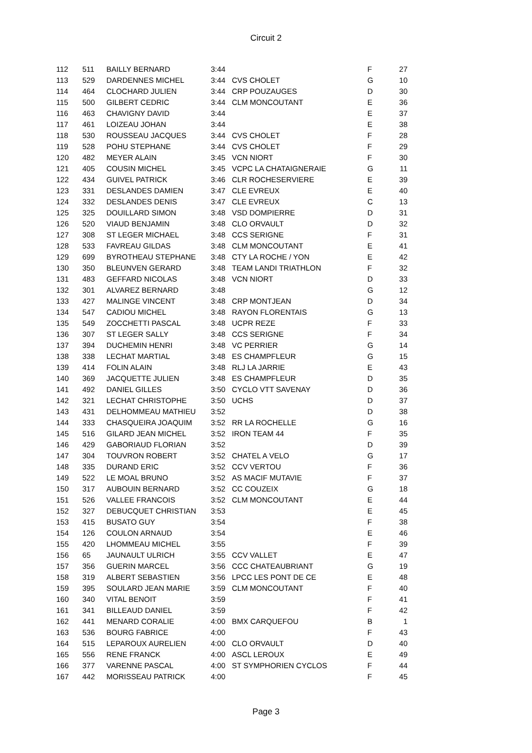Circuit 2
| 112 | 511 | BAILLY BERNARD | 3:44 | | F | 27 |
| 113 | 529 | DARDENNES MICHEL | 3:44 | CVS CHOLET | G | 10 |
| 114 | 464 | CLOCHARD JULIEN | 3:44 | CRP POUZAUGES | D | 30 |
| 115 | 500 | GILBERT CEDRIC | 3:44 | CLM MONCOUTANT | E | 36 |
| 116 | 463 | CHAVIGNY DAVID | 3:44 | | E | 37 |
| 117 | 461 | LOIZEAU JOHAN | 3:44 | | E | 38 |
| 118 | 530 | ROUSSEAU JACQUES | 3:44 | CVS CHOLET | F | 28 |
| 119 | 528 | POHU STEPHANE | 3:44 | CVS CHOLET | F | 29 |
| 120 | 482 | MEYER ALAIN | 3:45 | VCN NIORT | F | 30 |
| 121 | 405 | COUSIN MICHEL | 3:45 | VCPC LA CHATAIGNERAIE | G | 11 |
| 122 | 434 | GUIVEL PATRICK | 3:46 | CLR ROCHESERVIERE | E | 39 |
| 123 | 331 | DESLANDES DAMIEN | 3:47 | CLE EVREUX | E | 40 |
| 124 | 332 | DESLANDES DENIS | 3:47 | CLE EVREUX | C | 13 |
| 125 | 325 | DOUILLARD SIMON | 3:48 | VSD DOMPIERRE | D | 31 |
| 126 | 520 | VIAUD BENJAMIN | 3:48 | CLO ORVAULT | D | 32 |
| 127 | 308 | ST LEGER MICHAEL | 3:48 | CCS SERIGNE | F | 31 |
| 128 | 533 | FAVREAU GILDAS | 3:48 | CLM MONCOUTANT | E | 41 |
| 129 | 699 | BYROTHEAU STEPHANE | 3:48 | CTY LA ROCHE / YON | E | 42 |
| 130 | 350 | BLEUNVEN GERARD | 3:48 | TEAM LANDI TRIATHLON | F | 32 |
| 131 | 483 | GEFFARD NICOLAS | 3:48 | VCN NIORT | D | 33 |
| 132 | 301 | ALVAREZ BERNARD | 3:48 | | G | 12 |
| 133 | 427 | MALINGE VINCENT | 3:48 | CRP MONTJEAN | D | 34 |
| 134 | 547 | CADIOU MICHEL | 3:48 | RAYON FLORENTAIS | G | 13 |
| 135 | 549 | ZOCCHETTI PASCAL | 3:48 | UCPR REZE | F | 33 |
| 136 | 307 | ST LEGER SALLY | 3:48 | CCS SERIGNE | F | 34 |
| 137 | 394 | DUCHEMIN HENRI | 3:48 | VC PERRIER | G | 14 |
| 138 | 338 | LECHAT MARTIAL | 3:48 | ES CHAMPFLEUR | G | 15 |
| 139 | 414 | FOLIN ALAIN | 3:48 | RLJ LA JARRIE | E | 43 |
| 140 | 369 | JACQUETTE JULIEN | 3:48 | ES CHAMPFLEUR | D | 35 |
| 141 | 492 | DANIEL GILLES | 3:50 | CYCLO VTT SAVENAY | D | 36 |
| 142 | 321 | LECHAT CHRISTOPHE | 3:50 | UCHS | D | 37 |
| 143 | 431 | DELHOMMEAU MATHIEU | 3:52 | | D | 38 |
| 144 | 333 | CHASQUEIRA JOAQUIM | 3:52 | RR LA ROCHELLE | G | 16 |
| 145 | 516 | GILARD JEAN MICHEL | 3:52 | IRON TEAM 44 | F | 35 |
| 146 | 429 | GABORIAUD FLORIAN | 3:52 | | D | 39 |
| 147 | 304 | TOUVRON ROBERT | 3:52 | CHATEL A VELO | G | 17 |
| 148 | 335 | DURAND ERIC | 3:52 | CCV VERTOU | F | 36 |
| 149 | 522 | LE MOAL BRUNO | 3:52 | AS MACIF MUTAVIE | F | 37 |
| 150 | 317 | AUBOUIN BERNARD | 3:52 | CC COUZEIX | G | 18 |
| 151 | 526 | VALLEE FRANCOIS | 3:52 | CLM MONCOUTANT | E | 44 |
| 152 | 327 | DEBUCQUET CHRISTIAN | 3:53 | | E | 45 |
| 153 | 415 | BUSATO GUY | 3:54 | | F | 38 |
| 154 | 126 | COULON ARNAUD | 3:54 | | E | 46 |
| 155 | 420 | LHOMMEAU MICHEL | 3:55 | | F | 39 |
| 156 | 65 | JAUNAULT ULRICH | 3:55 | CCV VALLET | E | 47 |
| 157 | 356 | GUERIN MARCEL | 3:56 | CCC CHATEAUBRIANT | G | 19 |
| 158 | 319 | ALBERT SEBASTIEN | 3:56 | LPCC LES PONT DE CE | E | 48 |
| 159 | 395 | SOULARD JEAN MARIE | 3:59 | CLM MONCOUTANT | F | 40 |
| 160 | 340 | VITAL BENOIT | 3:59 | | F | 41 |
| 161 | 341 | BILLEAUD DANIEL | 3:59 | | F | 42 |
| 162 | 441 | MENARD CORALIE | 4:00 | BMX CARQUEFOU | B | 1 |
| 163 | 536 | BOURG FABRICE | 4:00 | | F | 43 |
| 164 | 515 | LEPAROUX AURELIEN | 4:00 | CLO ORVAULT | D | 40 |
| 165 | 556 | RENE FRANCK | 4:00 | ASCL LEROUX | E | 49 |
| 166 | 377 | VARENNE PASCAL | 4:00 | ST SYMPHORIEN CYCLOS | F | 44 |
| 167 | 442 | MORISSEAU PATRICK | 4:00 | | F | 45 |
Page 3